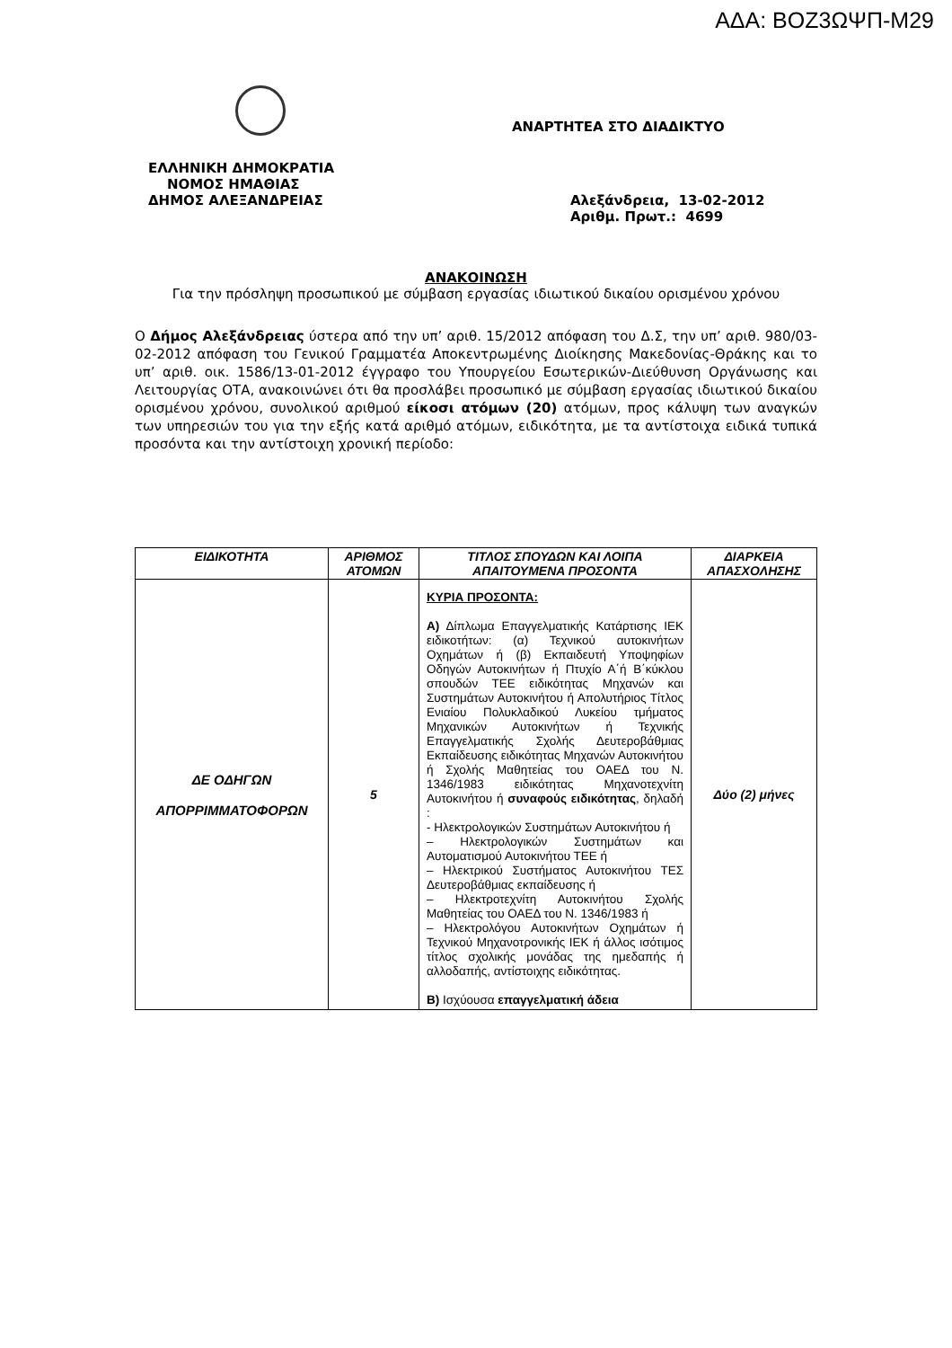ΑΔΑ: ΒΟΖ3ΩΨΠ-Μ29
ΑΝΑΡΤΗΤΕΑ ΣΤΟ ΔΙΑΔΙΚΤΥΟ
ΕΛΛΗΝΙΚΗ ΔΗΜΟΚΡΑΤΙΑ
ΝΟΜΟΣ ΗΜΑΘΙΑΣ
ΔΗΜΟΣ ΑΛΕΞΑΝΔΡΕΙΑΣ Αλεξάνδρεια, 13-02-2012
Αριθμ. Πρωτ.: 4699
ΑΝΑΚΟΙΝΩΣΗ
Για την πρόσληψη προσωπικού με σύμβαση εργασίας ιδιωτικού δικαίου ορισμένου χρόνου
Ο Δήμος Αλεξάνδρειας ύστερα από την υπ’ αριθ. 15/2012 απόφαση του Δ.Σ, την υπ’ αριθ. 980/03-02-2012 απόφαση του Γενικού Γραμματέα Αποκεντρωμένης Διοίκησης Μακεδονίας-Θράκης και το υπ’ αριθ. οικ. 1586/13-01-2012 έγγραφο του Υπουργείου Εσωτερικών-Διεύθυνση Οργάνωσης και Λειτουργίας ΟΤΑ, ανακοινώνει ότι θα προσλάβει προσωπικό με σύμβαση εργασίας ιδιωτικού δικαίου ορισμένου χρόνου, συνολικού αριθμού είκοσι ατόμων (20) ατόμων, προς κάλυψη των αναγκών των υπηρεσιών του για την εξής κατά αριθμό ατόμων, ειδικότητα, με τα αντίστοιχα ειδικά τυπικά προσόντα και την αντίστοιχη χρονική περίοδο:
| ΕΙΔΙΚΟΤΗΤΑ | ΑΡΙΘΜΟΣ ΑΤΟΜΩΝ | ΤΙΤΛΟΣ ΣΠΟΥΔΩΝ ΚΑΙ ΛΟΙΠΑ ΑΠΑΙΤΟΥΜΕΝΑ ΠΡΟΣΟΝΤΑ | ΔΙΑΡΚΕΙΑ ΑΠΑΣΧΟΛΗΣΗΣ |
| --- | --- | --- | --- |
| ΔΕ ΟΔΗΓΩΝ ΑΠΟΡΡΙΜΜΑΤΟΦΟΡΩΝ | 5 | ΚΥΡΙΑ ΠΡΟΣΟΝΤΑ: Α) Δίπλωμα Επαγγελματικής Κατάρτισης ΙΕΚ ειδικοτήτων: (α) Τεχνικού αυτοκινήτων Οχημάτων ή (β) Εκπαιδευτή Υποψηφίων Οδηγών Αυτοκινήτων ή Πτυχίο Α΄ή Β΄κύκλου σπουδών ΤΕΕ ειδικότητας Μηχανών και Συστημάτων Αυτοκινήτου ή Απολυτήριος Τίτλος Ενιαίου Πολυκλαδικού Λυκείου τμήματος Μηχανικών Αυτοκινήτων ή Τεχνικής Επαγγελματικής Σχολής Δευτεροβάθμιας Εκπαίδευσης ειδικότητας Μηχανών Αυτοκινήτου ή Σχολής Μαθητείας του ΟΑΕΔ του Ν. 1346/1983 ειδικότητας Μηχανοτεχνίτη Αυτοκινήτου ή συναφούς ειδικότητας , δηλαδή : - Ηλεκτρολογικών Συστημάτων Αυτοκινήτου ή – Ηλεκτρολογικών Συστημάτων και Αυτοματισμού Αυτοκινήτου ΤΕΕ ή – Ηλεκτρικού Συστήματος Αυτοκινήτου ΤΕΣ Δευτεροβάθμιας εκπαίδευσης ή – Ηλεκτροτεχνίτη Αυτοκινήτου Σχολής Μαθητείας του ΟΑΕΔ του Ν. 1346/1983 ή – Ηλεκτρολόγου Αυτοκινήτων Οχημάτων ή Τεχνικού Μηχανοτρονικής ΙΕΚ ή άλλος ισότιμος τίτλος σχολικής μονάδας της ημεδαπής ή αλλοδαπής, αντίστοιχης ειδικότητας. Β) Ισχύουσα επαγγελματική άδεια | Δύο (2) μήνες |